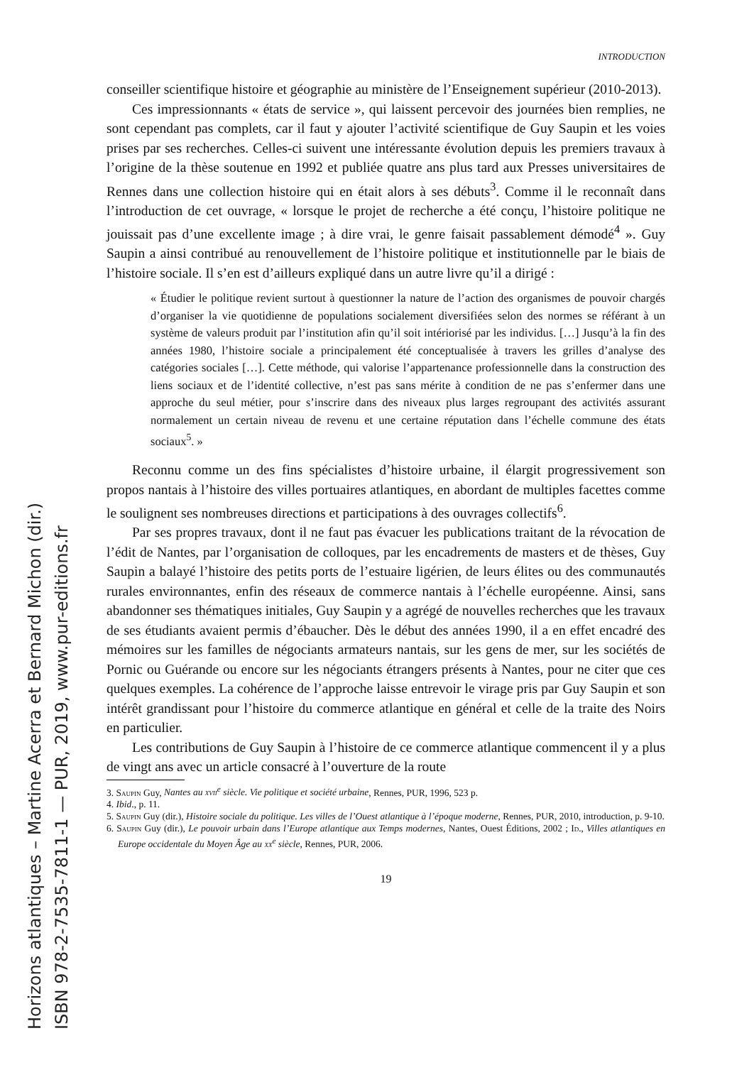INTRODUCTION
conseiller scientifique histoire et géographie au ministère de l’Enseignement supérieur (2010-2013).
Ces impressionnants « états de service », qui laissent percevoir des journées bien remplies, ne sont cependant pas complets, car il faut y ajouter l’activité scientifique de Guy Saupin et les voies prises par ses recherches. Celles-ci suivent une intéressante évolution depuis les premiers travaux à l’origine de la thèse soutenue en 1992 et publiée quatre ans plus tard aux Presses universitaires de Rennes dans une collection histoire qui en était alors à ses débuts<sup>3</sup>. Comme il le reconnaît dans l’introduction de cet ouvrage, « lorsque le projet de recherche a été conçu, l’histoire politique ne jouissait pas d’une excellente image ; à dire vrai, le genre faisait passablement démodé<sup>4</sup> ». Guy Saupin a ainsi contribué au renouvellement de l’histoire politique et institutionnelle par le biais de l’histoire sociale. Il s’en est d’ailleurs expliqué dans un autre livre qu’il a dirigé :
« Étudier le politique revient surtout à questionner la nature de l’action des organismes de pouvoir chargés d’organiser la vie quotidienne de populations socialement diversifiées selon des normes se référant à un système de valeurs produit par l’institution afin qu’il soit intériorisé par les individus. […] Jusqu’à la fin des années 1980, l’histoire sociale a principalement été conceptualisée à travers les grilles d’analyse des catégories sociales […]. Cette méthode, qui valorise l’appartenance professionnelle dans la construction des liens sociaux et de l’identité collective, n’est pas sans mérite à condition de ne pas s’enfermer dans une approche du seul métier, pour s’inscrire dans des niveaux plus larges regroupant des activités assurant normalement un certain niveau de revenu et une certaine réputation dans l’échelle commune des états sociaux<sup>5</sup>. »
Reconnu comme un des fins spécialistes d’histoire urbaine, il élargit progressivement son propos nantais à l’histoire des villes portuaires atlantiques, en abordant de multiples facettes comme le soulignent ses nombreuses directions et participations à des ouvrages collectifs<sup>6</sup>.
Par ses propres travaux, dont il ne faut pas évacuer les publications traitant de la révocation de l’édit de Nantes, par l’organisation de colloques, par les encadrements de masters et de thèses, Guy Saupin a balayé l’histoire des petits ports de l’estuaire ligérien, de leurs élites ou des communautés rurales environnantes, enfin des réseaux de commerce nantais à l’échelle européenne. Ainsi, sans abandonner ses thématiques initiales, Guy Saupin y a agrégé de nouvelles recherches que les travaux de ses étudiants avaient permis d’ébaucher. Dès le début des années 1990, il a en effet encadré des mémoires sur les familles de négociants armateurs nantais, sur les gens de mer, sur les sociétés de Pornic ou Guérande ou encore sur les négociants étrangers présents à Nantes, pour ne citer que ces quelques exemples. La cohérence de l’approche laisse entrevoir le virage pris par Guy Saupin et son intérêt grandissant pour l’histoire du commerce atlantique en général et celle de la traite des Noirs en particulier.
Les contributions de Guy Saupin à l’histoire de ce commerce atlantique commencent il y a plus de vingt ans avec un article consacré à l’ouverture de la route
3. Saupin Guy, Nantes au xvii<sup>e</sup> siècle. Vie politique et société urbaine, Rennes, PUR, 1996, 523 p.
4. Ibid., p. 11.
5. Saupin Guy (dir.), Histoire sociale du politique. Les villes de l’Ouest atlantique à l’époque moderne, Rennes, PUR, 2010, introduction, p. 9-10.
6. Saupin Guy (dir.), Le pouvoir urbain dans l’Europe atlantique aux Temps modernes, Nantes, Ouest Éditions, 2002 ; Id., Villes atlantiques en Europe occidentale du Moyen Âge au xx<sup>e</sup> siècle, Rennes, PUR, 2006.
19
Horizons atlantiques – Martine Acerra et Bernard Michon (dir.)
ISBN 978-2-7535-7811-1 — PUR, 2019, www.pur-editions.fr